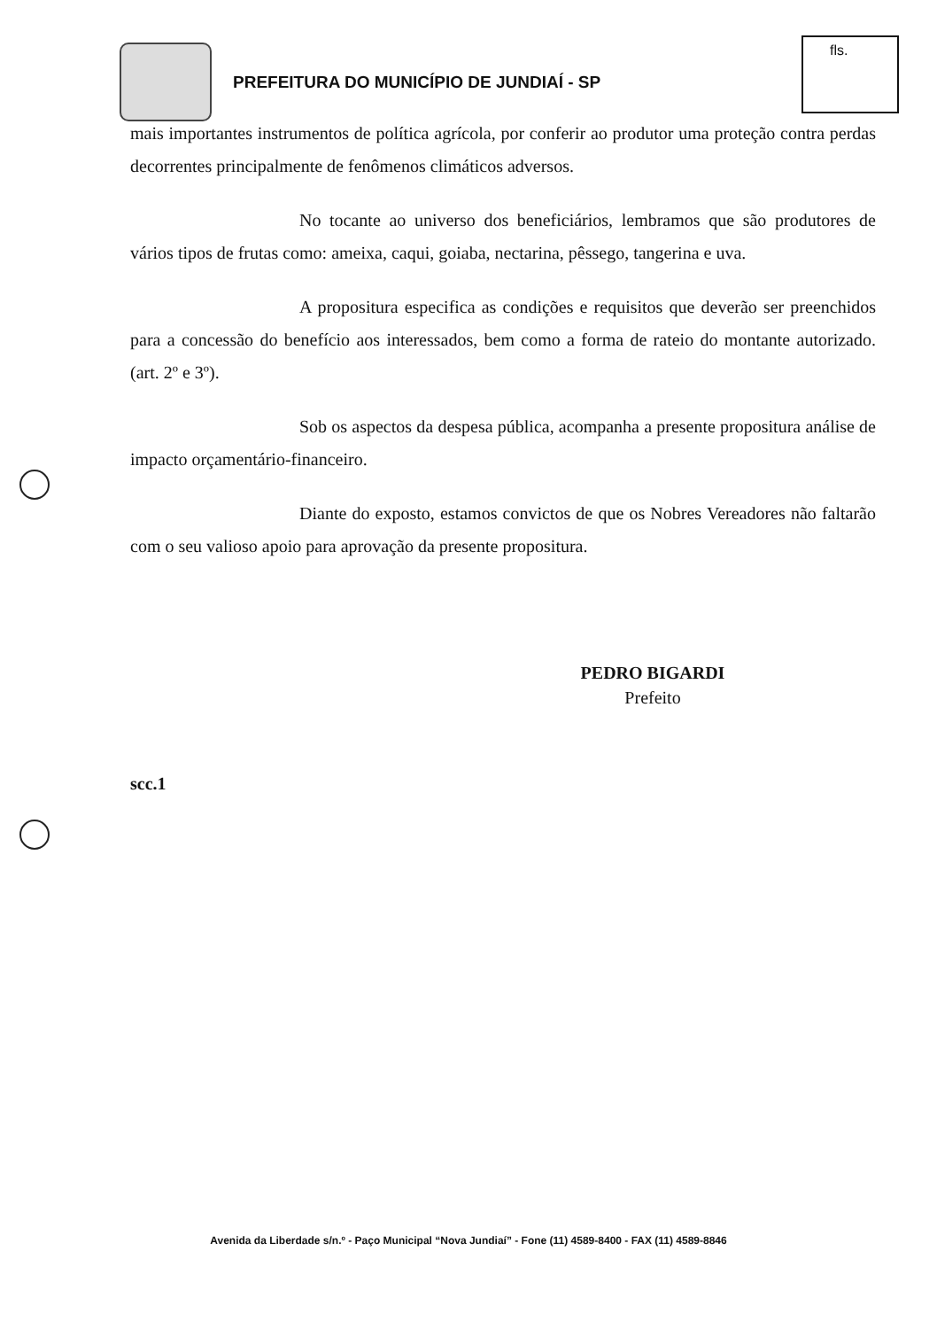PREFEITURA DO MUNICÍPIO DE JUNDIAÍ - SP
fls.
mais importantes instrumentos de política agrícola, por conferir ao produtor uma proteção contra perdas decorrentes principalmente de fenômenos climáticos adversos.
No tocante ao universo dos beneficiários, lembramos que são produtores de vários tipos de frutas como: ameixa, caqui, goiaba, nectarina, pêssego, tangerina e uva.
A propositura especifica as condições e requisitos que deverão ser preenchidos para a concessão do benefício aos interessados, bem como a forma de rateio do montante autorizado. (art. 2º e 3º).
Sob os aspectos da despesa pública, acompanha a presente propositura análise de impacto orçamentário-financeiro.
Diante do exposto, estamos convictos de que os Nobres Vereadores não faltarão com o seu valioso apoio para aprovação da presente propositura.
PEDRO BIGARDI
Prefeito
scc.1
Avenida da Liberdade s/n.º - Paço Municipal “Nova Jundiaí” - Fone (11) 4589-8400 - FAX (11) 4589-8846